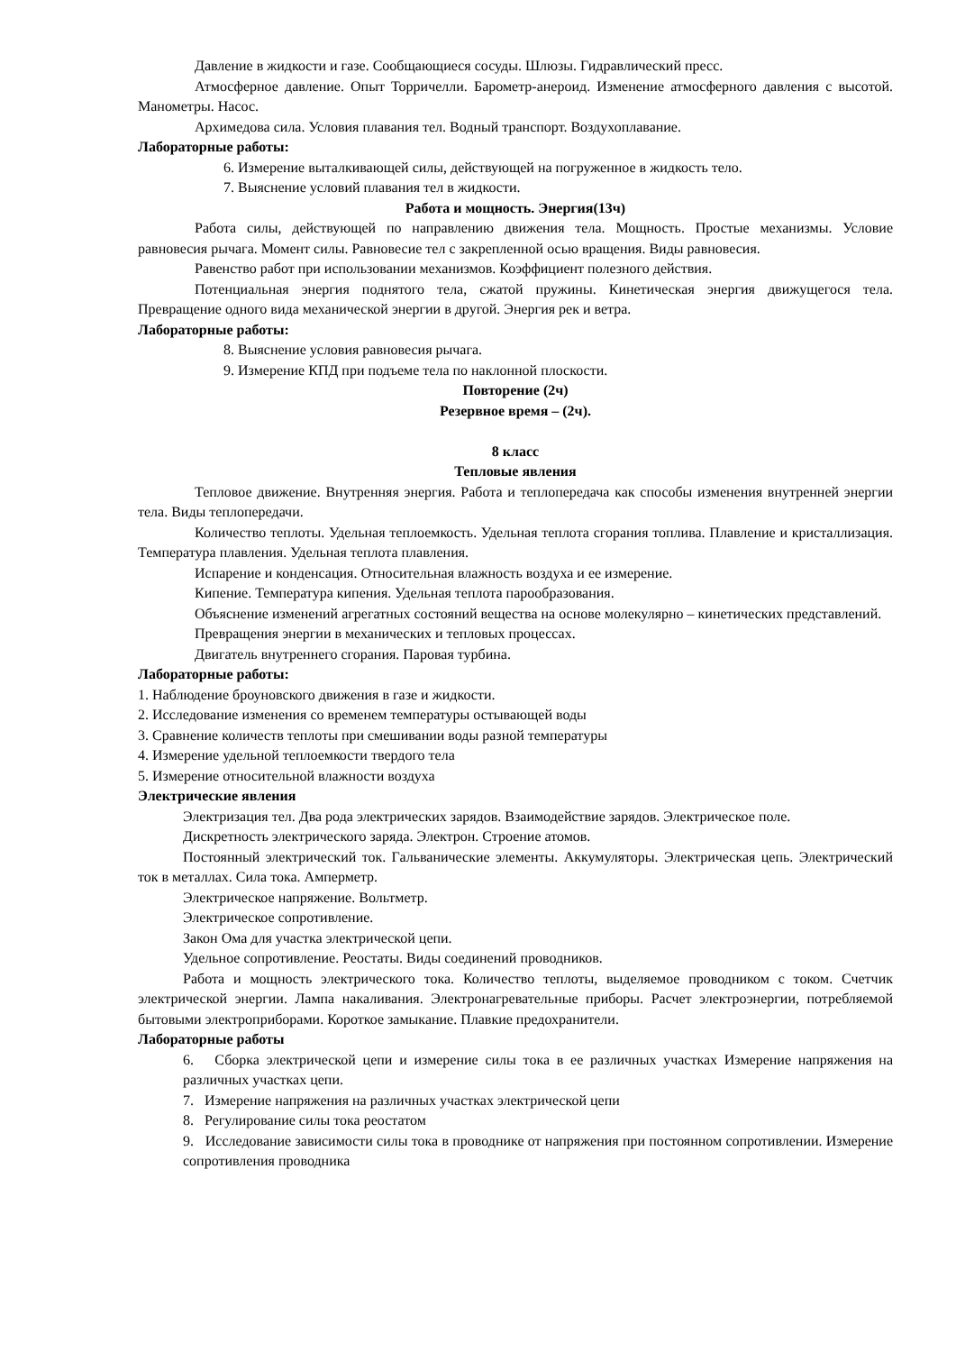Давление в жидкости и газе. Сообщающиеся сосуды. Шлюзы. Гидравлический пресс.
Атмосферное давление. Опыт Торричелли. Барометр-анероид. Изменение атмосферного давления с высотой. Манометры. Насос.
Архимедова сила. Условия плавания тел. Водный транспорт. Воздухоплавание.
Лабораторные работы:
6. Измерение выталкивающей силы, действующей на погруженное в жидкость тело.
7. Выяснение условий плавания тел в жидкости.
Работа и мощность. Энергия(13ч)
Работа силы, действующей по направлению движения тела. Мощность. Простые механизмы. Условие равновесия рычага. Момент силы. Равновесие тел с закрепленной осью вращения. Виды равновесия.
Равенство работ при использовании механизмов. Коэффициент полезного действия.
Потенциальная энергия поднятого тела, сжатой пружины. Кинетическая энергия движущегося тела. Превращение одного вида механической энергии в другой. Энергия рек и ветра.
Лабораторные работы:
8. Выяснение условия равновесия рычага.
9. Измерение КПД при подъеме тела по наклонной плоскости.
Повторение (2ч)
Резервное время – (2ч).
8 класс
Тепловые явления
Тепловое движение. Внутренняя энергия. Работа и теплопередача как способы изменения внутренней энергии тела. Виды теплопередачи.
Количество теплоты. Удельная теплоемкость. Удельная теплота сгорания топлива. Плавление и кристаллизация. Температура плавления. Удельная теплота плавления.
Испарение и конденсация. Относительная влажность воздуха и ее измерение.
Кипение. Температура кипения. Удельная теплота парообразования.
Объяснение изменений агрегатных состояний вещества на основе молекулярно – кинетических представлений.
Превращения энергии в механических и тепловых процессах.
Двигатель внутреннего сгорания. Паровая турбина.
Лабораторные работы:
1. Наблюдение броуновского движения в газе и жидкости.
2. Исследование изменения со временем температуры остывающей воды
3. Сравнение количеств теплоты при смешивании воды разной температуры
4. Измерение удельной теплоемкости твердого тела
5. Измерение относительной влажности воздуха
Электрические явления
Электризация тел. Два рода электрических зарядов. Взаимодействие зарядов. Электрическое поле.
Дискретность электрического заряда. Электрон. Строение атомов.
Постоянный электрический ток. Гальванические элементы. Аккумуляторы. Электрическая цепь. Электрический ток в металлах. Сила тока. Амперметр.
Электрическое напряжение. Вольтметр.
Электрическое сопротивление.
Закон Ома для участка электрической цепи.
Удельное сопротивление. Реостаты. Виды соединений проводников.
Работа и мощность электрического тока. Количество теплоты, выделяемое проводником с током. Счетчик электрической энергии. Лампа накаливания. Электронагревательные приборы. Расчет электроэнергии, потребляемой бытовыми электроприборами. Короткое замыкание. Плавкие предохранители.
Лабораторные работы
6. Сборка электрической цепи и измерение силы тока в ее различных участках Измерение напряжения на различных участках цепи.
7. Измерение напряжения на различных участках электрической цепи
8. Регулирование силы тока реостатом
9. Исследование зависимости силы тока в проводнике от напряжения при постоянном сопротивлении. Измерение сопротивления проводника